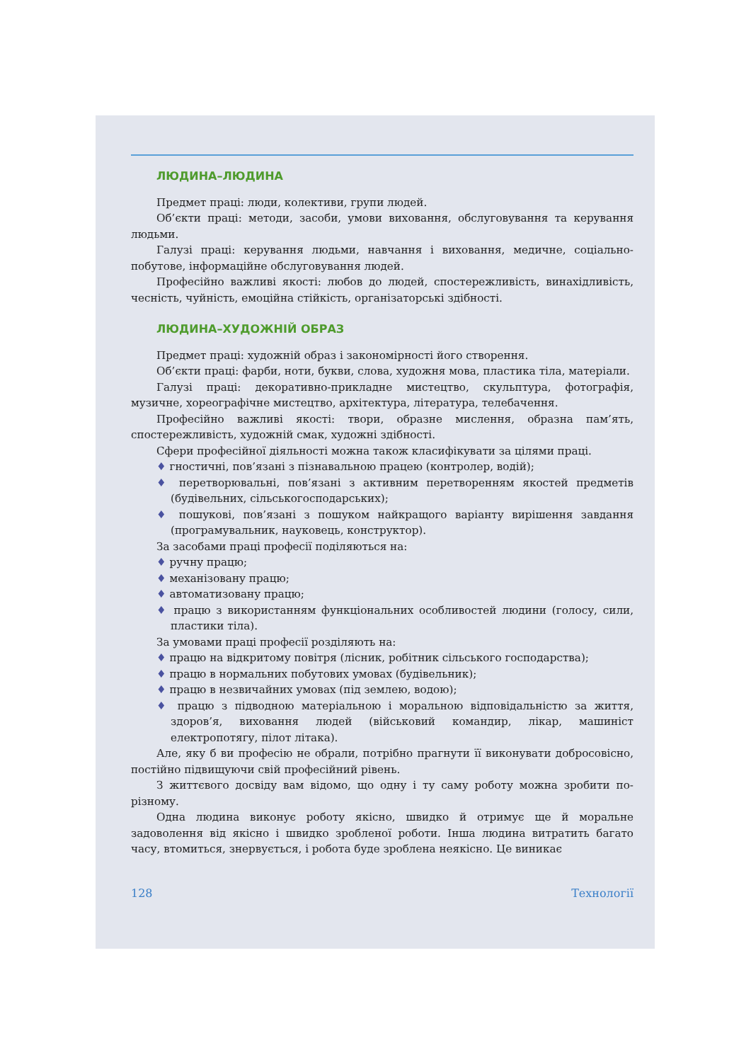ЛЮДИНА–ЛЮДИНА
Предмет праці: люди, колективи, групи людей.
Об’єкти праці: методи, засоби, умови виховання, обслуговування та керування людьми.
Галузі праці: керування людьми, навчання і виховання, медичне, соціально-побутове, інформаційне обслуговування людей.
Професійно важливі якості: любов до людей, спостережливість, винахідливість, чесність, чуйність, емоційна стійкість, організаторські здібності.
ЛЮДИНА–ХУДОЖНІЙ ОБРАЗ
Предмет праці: художній образ і закономірності його створення.
Об’єкти праці: фарби, ноти, букви, слова, художня мова, пластика тіла, матеріали.
Галузі праці: декоративно-прикладне мистецтво, скульптура, фотографія, музичне, хореографічне мистецтво, архітектура, література, телебачення.
Професійно важливі якості: твори, образне мислення, образна пам’ять, спостережливість, художній смак, художні здібності.
Сфери професійної діяльності можна також класифікувати за цілями праці.
♦ гностичні, пов’язані з пізнавальною працею (контролер, водій);
♦ перетворювальні, пов’язані з активним перетворенням якостей предметів (будівельних, сільськогосподарських);
♦ пошукові, пов’язані з пошуком найкращого варіанту вирішення завдання (програмувальник, науковець, конструктор).
За засобами праці професії поділяються на:
♦ ручну працю;
♦ механізовану працю;
♦ автоматизовану працю;
♦ працю з використанням функціональних особливостей людини (голосу, сили, пластики тіла).
За умовами праці професії розділяють на:
♦ працю на відкритому повітря (лісник, робітник сільського господарства);
♦ працю в нормальних побутових умовах (будівельник);
♦ працю в незвичайних умовах (під землею, водою);
♦ працю з підводною матеріальною і моральною відповідальністю за життя, здоров’я, виховання людей (військовий командир, лікар, машиніст електропотягу, пілот літака).
Але, яку б ви професію не обрали, потрібно прагнути її виконувати добросовісно, постійно підвищуючи свій професійний рівень.
З життєвого досвіду вам відомо, що одну і ту саму роботу можна зробити по-різному.
Одна людина виконує роботу якісно, швидко й отримує ще й моральне задоволення від якісно і швидко зробленої роботи. Інша людина витратить багато часу, втомиться, знервується, і робота буде зроблена неякісно. Це виникає
128 Технології